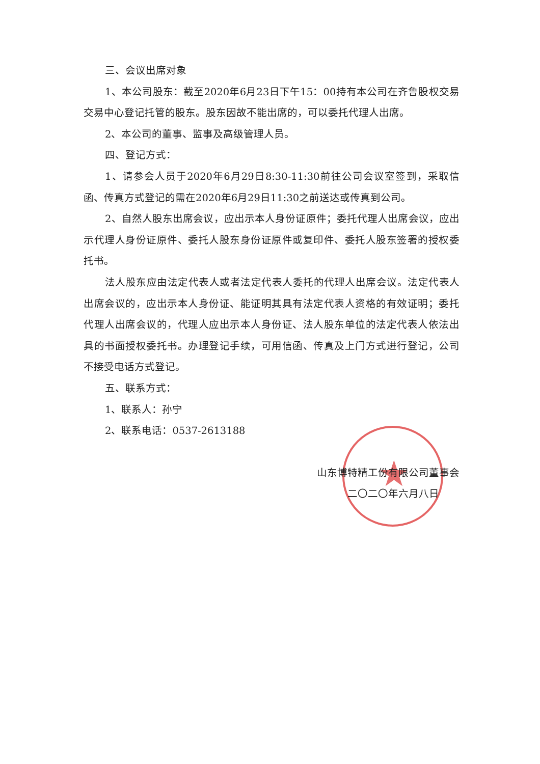★
三、会议出席对象
1、本公司股东：截至2020年6月23日下午15：00持有本公司在齐鲁股权交易交易中心登记托管的股东。股东因故不能出席的，可以委托代理人出席。
2、本公司的董事、监事及高级管理人员。
四、登记方式：
1、请参会人员于2020年6月29日8:30-11:30前往公司会议室签到，采取信函、传真方式登记的需在2020年6月29日11:30之前送达或传真到公司。
2、自然人股东出席会议，应出示本人身份证原件；委托代理人出席会议，应出示代理人身份证原件、委托人股东身份证原件或复印件、委托人股东签署的授权委托书。
法人股东应由法定代表人或者法定代表人委托的代理人出席会议。法定代表人出席会议的，应出示本人身份证、能证明其具有法定代表人资格的有效证明；委托代理人出席会议的，代理人应出示本人身份证、法人股东单位的法定代表人依法出具的书面授权委托书。办理登记手续，可用信函、传真及上门方式进行登记，公司不接受电话方式登记。
五、联系方式：
1、联系人：孙宁
2、联系电话：0537-2613188
山东博特精工份有限公司董事会
二〇二〇年六月八日